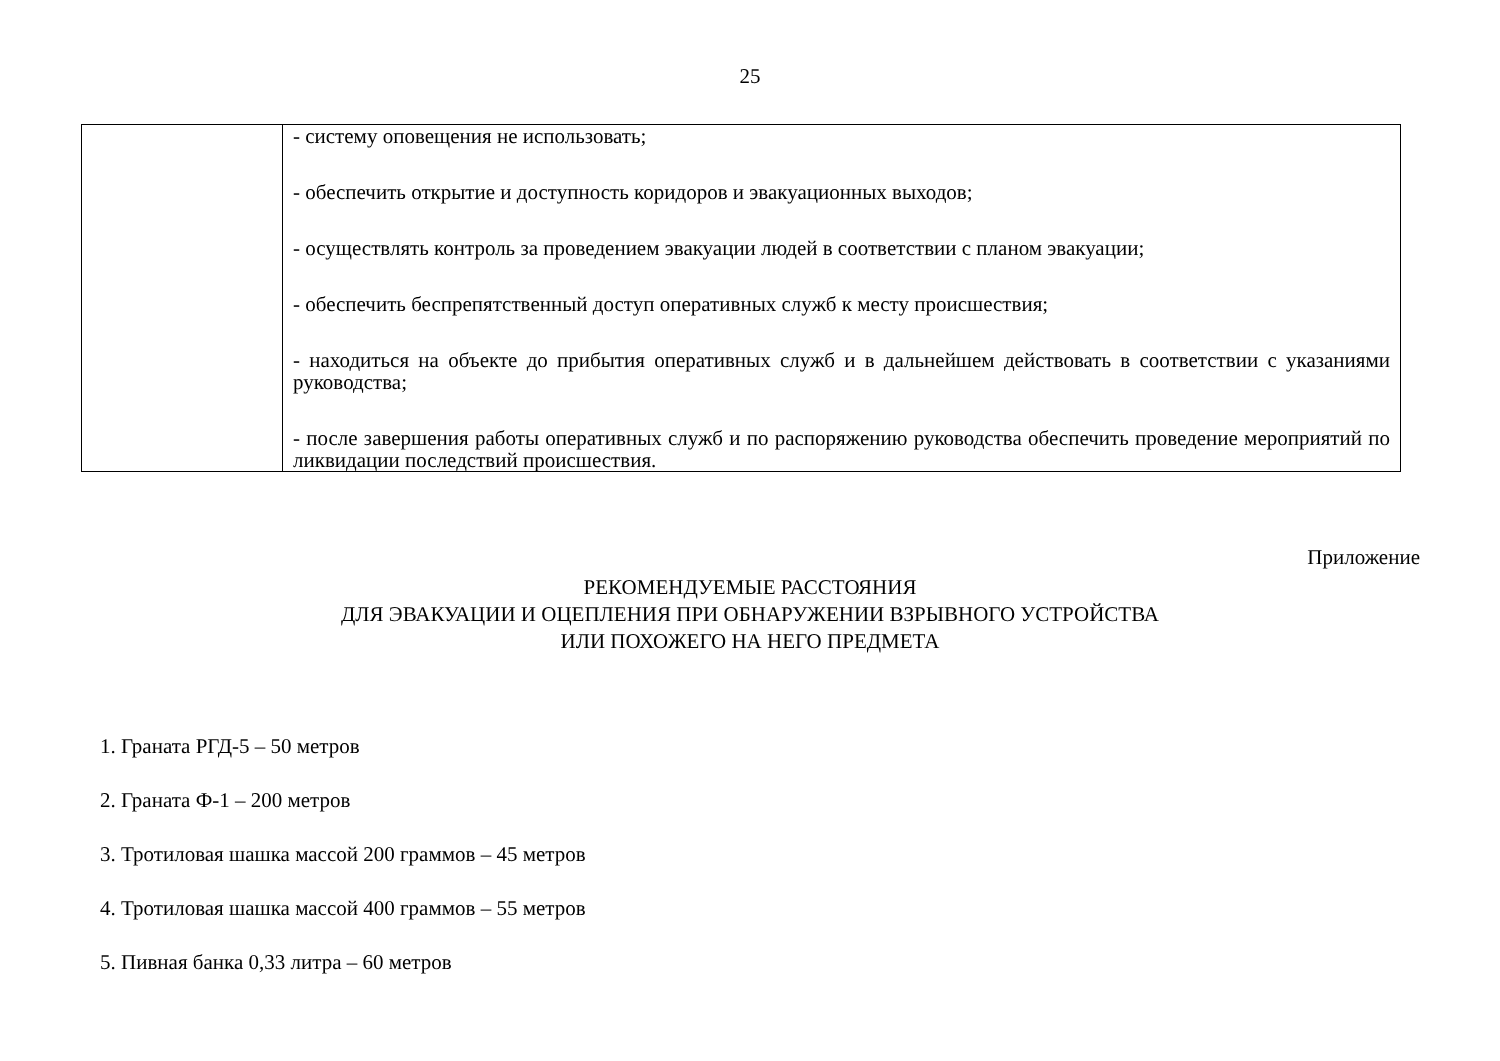25
| | - систему оповещения не использовать; - обеспечить открытие и доступность коридоров и эвакуационных выходов; - осуществлять контроль за проведением эвакуации людей в соответствии с планом эвакуации; - обеспечить беспрепятственный доступ оперативных служб к месту происшествия; - находиться на объекте до прибытия оперативных служб и в дальнейшем действовать в соответствии с указаниями руководства; - после завершения работы оперативных служб и по распоряжению руководства обеспечить проведение мероприятий по ликвидации последствий происшествия. |
Приложение
РЕКОМЕНДУЕМЫЕ РАССТОЯНИЯ
ДЛЯ ЭВАКУАЦИИ И ОЦЕПЛЕНИЯ ПРИ ОБНАРУЖЕНИИ ВЗРЫВНОГО УСТРОЙСТВА
ИЛИ ПОХОЖЕГО НА НЕГО ПРЕДМЕТА
1. Граната РГД-5 – 50 метров
2. Граната Ф-1 – 200 метров
3. Тротиловая шашка массой 200 граммов – 45 метров
4. Тротиловая шашка массой 400 граммов – 55 метров
5. Пивная банка 0,33 литра – 60 метров